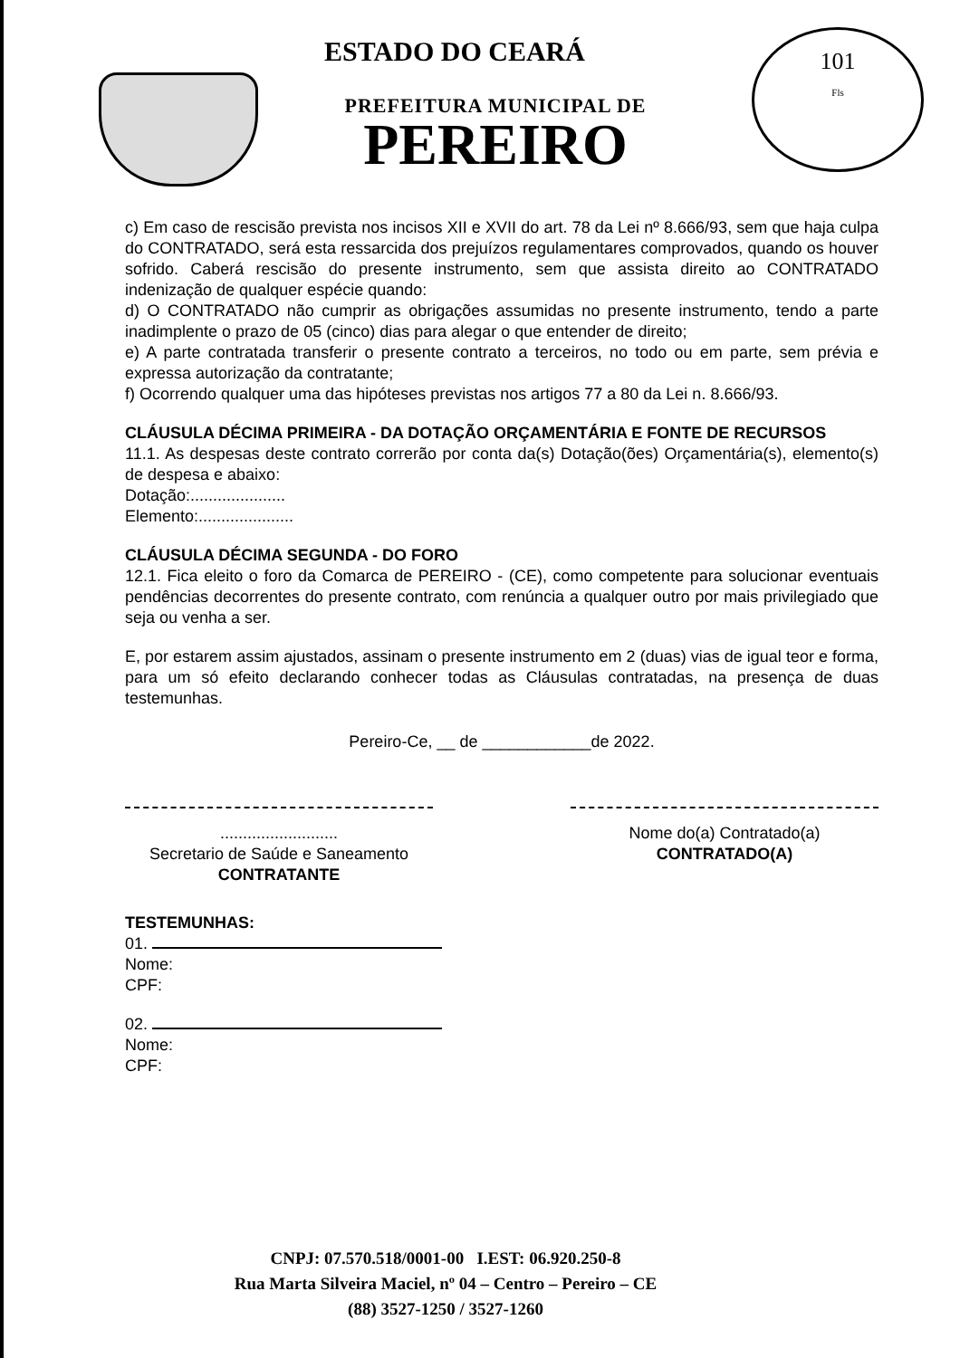101
Fls
ESTADO DO CEARÁ
PREFEITURA MUNICIPAL DE
PEREIRO
c) Em caso de rescisão prevista nos incisos XII e XVII do art. 78 da Lei nº 8.666/93, sem que haja culpa do CONTRATADO, será esta ressarcida dos prejuízos regulamentares comprovados, quando os houver sofrido. Caberá rescisão do presente instrumento, sem que assista direito ao CONTRATADO indenização de qualquer espécie quando:
d) O CONTRATADO não cumprir as obrigações assumidas no presente instrumento, tendo a parte inadimplente o prazo de 05 (cinco) dias para alegar o que entender de direito;
e) A parte contratada transferir o presente contrato a terceiros, no todo ou em parte, sem prévia e expressa autorização da contratante;
f) Ocorrendo qualquer uma das hipóteses previstas nos artigos 77 a 80 da Lei n. 8.666/93.
CLÁUSULA DÉCIMA PRIMEIRA - DA DOTAÇÃO ORÇAMENTÁRIA E FONTE DE RECURSOS
11.1. As despesas deste contrato correrão por conta da(s) Dotação(ões) Orçamentária(s), elemento(s) de despesa e abaixo:
Dotação:.....................
Elemento:.....................
CLÁUSULA DÉCIMA SEGUNDA - DO FORO
12.1. Fica eleito o foro da Comarca de PEREIRO - (CE), como competente para solucionar eventuais pendências decorrentes do presente contrato, com renúncia a qualquer outro por mais privilegiado que seja ou venha a ser.
E, por estarem assim ajustados, assinam o presente instrumento em 2 (duas) vias de igual teor e forma, para um só efeito declarando conhecer todas as Cláusulas contratadas, na presença de duas testemunhas.
Pereiro-Ce, __ de ____________de 2022.
..........................
Secretario de Saúde e Saneamento
CONTRATANTE
Nome do(a) Contratado(a)
CONTRATADO(A)
TESTEMUNHAS:
01.
Nome:
CPF:
02.
Nome:
CPF:
CNPJ: 07.570.518/0001-00 I.EST: 06.920.250-8
Rua Marta Silveira Maciel, nº 04 – Centro – Pereiro – CE
(88) 3527-1250 / 3527-1260